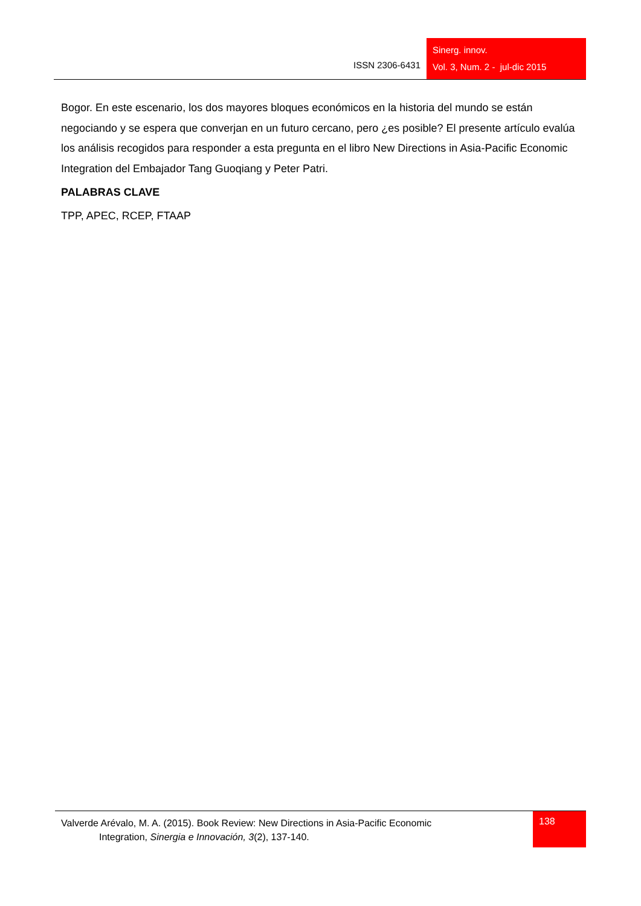ISSN 2306-6431
Sinerg. innov.
Vol. 3, Num. 2 - jul-dic 2015
Bogor. En este escenario, los dos mayores bloques económicos en la historia del mundo se están negociando y se espera que converjan en un futuro cercano, pero ¿es posible? El presente artículo evalúa los análisis recogidos para responder a esta pregunta en el libro New Directions in Asia-Pacific Economic Integration del Embajador Tang Guoqiang y Peter Patri.
PALABRAS CLAVE
TPP, APEC, RCEP, FTAAP
Valverde Arévalo, M. A. (2015). Book Review: New Directions in Asia-Pacific Economic
Integration, Sinergia e Innovación, 3(2), 137-140.
138